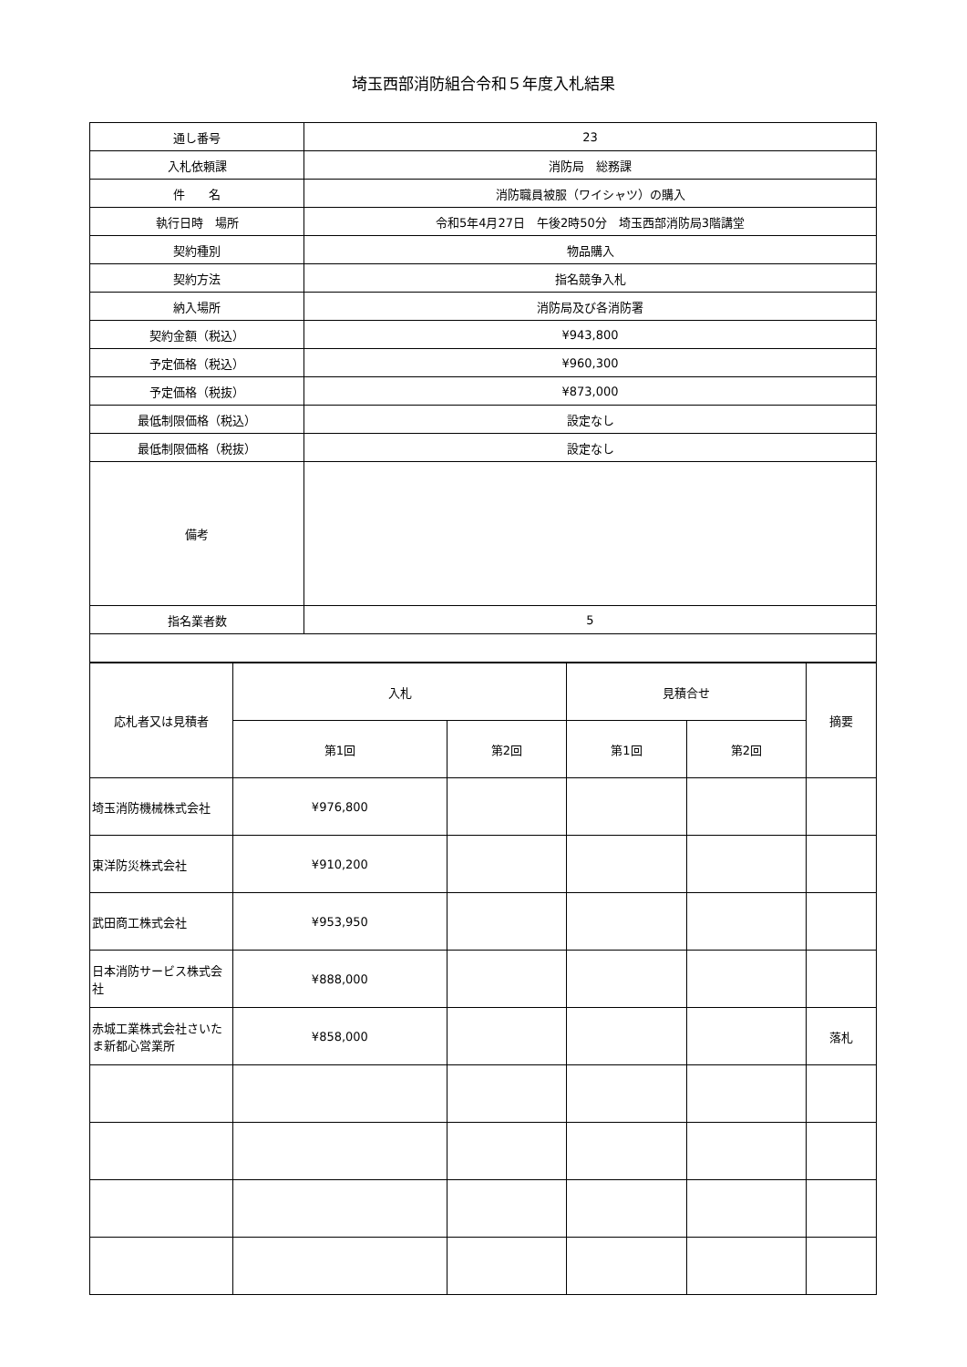埼玉西部消防組合令和５年度入札結果
| 通し番号 | 23 |
| 入札依頼課 | 消防局 総務課 |
| 件 名 | 消防職員被服（ワイシャツ）の購入 |
| 執行日時 場所 | 令和5年4月27日 午後2時50分 埼玉西部消防局3階講堂 |
| 契約種別 | 物品購入 |
| 契約方法 | 指名競争入札 |
| 納入場所 | 消防局及び各消防署 |
| 契約金額（税込） | ¥943,800 |
| 予定価格（税込） | ¥960,300 |
| 予定価格（税抜） | ¥873,000 |
| 最低制限価格（税込） | 設定なし |
| 最低制限価格（税抜） | 設定なし |
| 備考 | |
| 指名業者数 | 5 |
| 応札者又は見積者 | 入札 | | 見積合せ | | 摘要 |
| --- | --- | --- | --- | --- | --- |
| | 第1回 | 第2回 | 第1回 | 第2回 | |
| 埼玉消防機械株式会社 | ¥976,800 | | | | |
| 東洋防災株式会社 | ¥910,200 | | | | |
| 武田商工株式会社 | ¥953,950 | | | | |
| 日本消防サービス株式会社 | ¥888,000 | | | | |
| 赤城工業株式会社さいたま新都心営業所 | ¥858,000 | | | | 落札 |